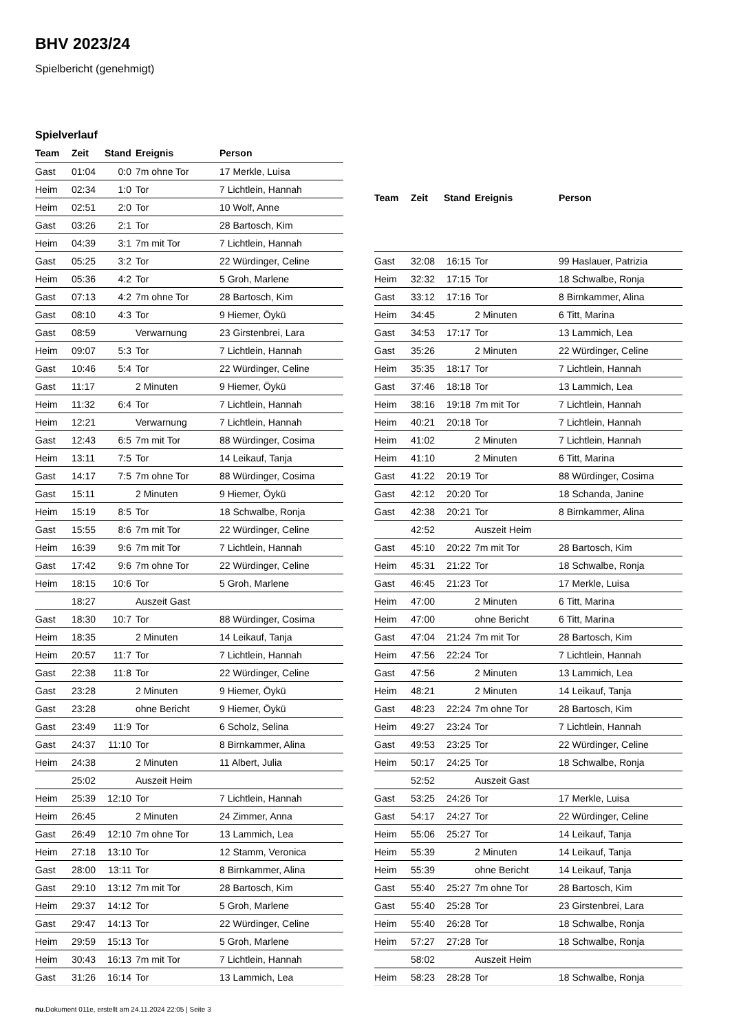BHV 2023/24
Spielbericht (genehmigt)
Spielverlauf
| Team | Zeit | Stand | Ereignis | Person |
| --- | --- | --- | --- | --- |
| Gast | 01:04 | 0:0 | 7m ohne Tor | 17 Merkle, Luisa |
| Heim | 02:34 | 1:0 | Tor | 7 Lichtlein, Hannah |
| Heim | 02:51 | 2:0 | Tor | 10 Wolf, Anne |
| Gast | 03:26 | 2:1 | Tor | 28 Bartosch, Kim |
| Heim | 04:39 | 3:1 | 7m mit Tor | 7 Lichtlein, Hannah |
| Gast | 05:25 | 3:2 | Tor | 22 Würdinger, Celine |
| Heim | 05:36 | 4:2 | Tor | 5 Groh, Marlene |
| Gast | 07:13 | 4:2 | 7m ohne Tor | 28 Bartosch, Kim |
| Gast | 08:10 | 4:3 | Tor | 9 Hiemer, Öykü |
| Gast | 08:59 | | Verwarnung | 23 Girstenbrei, Lara |
| Heim | 09:07 | 5:3 | Tor | 7 Lichtlein, Hannah |
| Gast | 10:46 | 5:4 | Tor | 22 Würdinger, Celine |
| Gast | 11:17 | | 2 Minuten | 9 Hiemer, Öykü |
| Heim | 11:32 | 6:4 | Tor | 7 Lichtlein, Hannah |
| Heim | 12:21 | | Verwarnung | 7 Lichtlein, Hannah |
| Gast | 12:43 | 6:5 | 7m mit Tor | 88 Würdinger, Cosima |
| Heim | 13:11 | 7:5 | Tor | 14 Leikauf, Tanja |
| Gast | 14:17 | 7:5 | 7m ohne Tor | 88 Würdinger, Cosima |
| Gast | 15:11 | | 2 Minuten | 9 Hiemer, Öykü |
| Heim | 15:19 | 8:5 | Tor | 18 Schwalbe, Ronja |
| Gast | 15:55 | 8:6 | 7m mit Tor | 22 Würdinger, Celine |
| Heim | 16:39 | 9:6 | 7m mit Tor | 7 Lichtlein, Hannah |
| Gast | 17:42 | 9:6 | 7m ohne Tor | 22 Würdinger, Celine |
| Heim | 18:15 | 10:6 | Tor | 5 Groh, Marlene |
| | 18:27 | | Auszeit Gast | |
| Gast | 18:30 | 10:7 | Tor | 88 Würdinger, Cosima |
| Heim | 18:35 | | 2 Minuten | 14 Leikauf, Tanja |
| Heim | 20:57 | 11:7 | Tor | 7 Lichtlein, Hannah |
| Gast | 22:38 | 11:8 | Tor | 22 Würdinger, Celine |
| Gast | 23:28 | | 2 Minuten | 9 Hiemer, Öykü |
| Gast | 23:28 | | ohne Bericht | 9 Hiemer, Öykü |
| Gast | 23:49 | 11:9 | Tor | 6 Scholz, Selina |
| Gast | 24:37 | 11:10 | Tor | 8 Birnkammer, Alina |
| Heim | 24:38 | | 2 Minuten | 11 Albert, Julia |
| | 25:02 | | Auszeit Heim | |
| Heim | 25:39 | 12:10 | Tor | 7 Lichtlein, Hannah |
| Heim | 26:45 | | 2 Minuten | 24 Zimmer, Anna |
| Gast | 26:49 | 12:10 | 7m ohne Tor | 13 Lammich, Lea |
| Heim | 27:18 | 13:10 | Tor | 12 Stamm, Veronica |
| Gast | 28:00 | 13:11 | Tor | 8 Birnkammer, Alina |
| Gast | 29:10 | 13:12 | 7m mit Tor | 28 Bartosch, Kim |
| Heim | 29:37 | 14:12 | Tor | 5 Groh, Marlene |
| Gast | 29:47 | 14:13 | Tor | 22 Würdinger, Celine |
| Heim | 29:59 | 15:13 | Tor | 5 Groh, Marlene |
| Heim | 30:43 | 16:13 | 7m mit Tor | 7 Lichtlein, Hannah |
| Gast | 31:26 | 16:14 | Tor | 13 Lammich, Lea |
| Team | Zeit | Stand | Ereignis | Person |
| --- | --- | --- | --- | --- |
| Gast | 32:08 | 16:15 | Tor | 99 Haslauer, Patrizia |
| Heim | 32:32 | 17:15 | Tor | 18 Schwalbe, Ronja |
| Gast | 33:12 | 17:16 | Tor | 8 Birnkammer, Alina |
| Heim | 34:45 | | 2 Minuten | 6 Titt, Marina |
| Gast | 34:53 | 17:17 | Tor | 13 Lammich, Lea |
| Gast | 35:26 | | 2 Minuten | 22 Würdinger, Celine |
| Heim | 35:35 | 18:17 | Tor | 7 Lichtlein, Hannah |
| Gast | 37:46 | 18:18 | Tor | 13 Lammich, Lea |
| Heim | 38:16 | 19:18 | 7m mit Tor | 7 Lichtlein, Hannah |
| Heim | 40:21 | 20:18 | Tor | 7 Lichtlein, Hannah |
| Heim | 41:02 | | 2 Minuten | 7 Lichtlein, Hannah |
| Heim | 41:10 | | 2 Minuten | 6 Titt, Marina |
| Gast | 41:22 | 20:19 | Tor | 88 Würdinger, Cosima |
| Gast | 42:12 | 20:20 | Tor | 18 Schanda, Janine |
| Gast | 42:38 | 20:21 | Tor | 8 Birnkammer, Alina |
| | 42:52 | | Auszeit Heim | |
| Gast | 45:10 | 20:22 | 7m mit Tor | 28 Bartosch, Kim |
| Heim | 45:31 | 21:22 | Tor | 18 Schwalbe, Ronja |
| Gast | 46:45 | 21:23 | Tor | 17 Merkle, Luisa |
| Heim | 47:00 | | 2 Minuten | 6 Titt, Marina |
| Heim | 47:00 | | ohne Bericht | 6 Titt, Marina |
| Gast | 47:04 | 21:24 | 7m mit Tor | 28 Bartosch, Kim |
| Heim | 47:56 | 22:24 | Tor | 7 Lichtlein, Hannah |
| Gast | 47:56 | | 2 Minuten | 13 Lammich, Lea |
| Heim | 48:21 | | 2 Minuten | 14 Leikauf, Tanja |
| Gast | 48:23 | 22:24 | 7m ohne Tor | 28 Bartosch, Kim |
| Heim | 49:27 | 23:24 | Tor | 7 Lichtlein, Hannah |
| Gast | 49:53 | 23:25 | Tor | 22 Würdinger, Celine |
| Heim | 50:17 | 24:25 | Tor | 18 Schwalbe, Ronja |
| | 52:52 | | Auszeit Gast | |
| Gast | 53:25 | 24:26 | Tor | 17 Merkle, Luisa |
| Gast | 54:17 | 24:27 | Tor | 22 Würdinger, Celine |
| Heim | 55:06 | 25:27 | Tor | 14 Leikauf, Tanja |
| Heim | 55:39 | | 2 Minuten | 14 Leikauf, Tanja |
| Heim | 55:39 | | ohne Bericht | 14 Leikauf, Tanja |
| Gast | 55:40 | 25:27 | 7m ohne Tor | 28 Bartosch, Kim |
| Gast | 55:40 | 25:28 | Tor | 23 Girstenbrei, Lara |
| Heim | 55:40 | 26:28 | Tor | 18 Schwalbe, Ronja |
| Heim | 57:27 | 27:28 | Tor | 18 Schwalbe, Ronja |
| | 58:02 | | Auszeit Heim | |
| Heim | 58:23 | 28:28 | Tor | 18 Schwalbe, Ronja |
nu.Dokument 011e, erstellt am 24.11.2024 22:05 | Seite 3